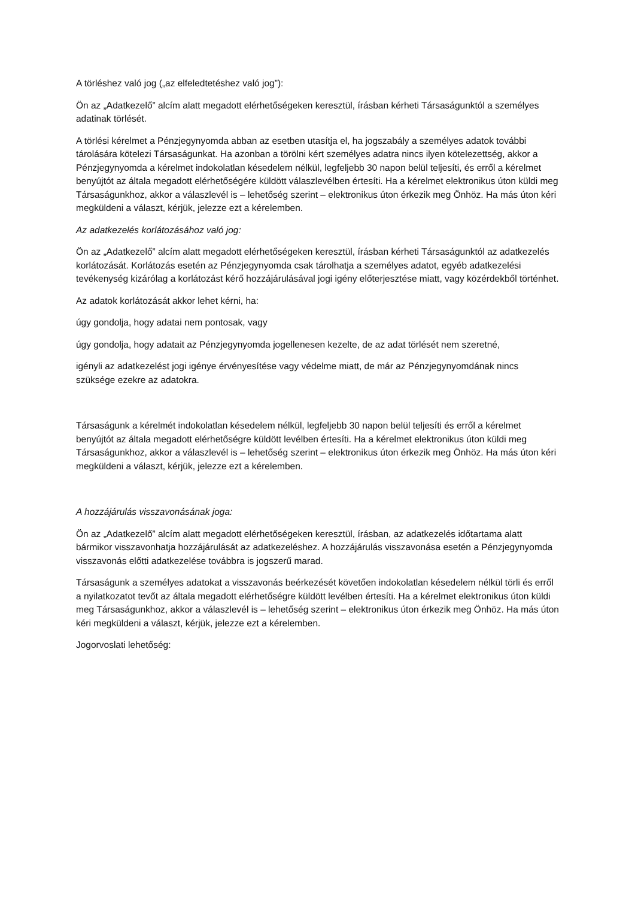A törléshez való jog („az elfeledtetéshez való jog”):
Ön az „Adatkezelő” alcím alatt megadott elérhetőségeken keresztül, írásban kérheti Társaságunktól a személyes adatinak törlését.
A törlési kérelmet a Pénzjegynyomda abban az esetben utasítja el, ha jogszabály a személyes adatok további tárolására kötelezi Társaságunkat. Ha azonban a törölni kért személyes adatra nincs ilyen kötelezettség, akkor a Pénzjegynyomda a kérelmet indokolatlan késedelem nélkül, legfeljebb 30 napon belül teljesíti, és erről a kérelmet benyújtót az általa megadott elérhetőségére küldött válaszlevélben értesíti. Ha a kérelmet elektronikus úton küldi meg Társaságunkhoz, akkor a válaszlevél is – lehetőség szerint – elektronikus úton érkezik meg Önhöz. Ha más úton kéri megküldeni a választ, kérjük, jelezze ezt a kérelemben.
Az adatkezelés korlátozásához való jog:
Ön az „Adatkezelő” alcím alatt megadott elérhetőségeken keresztül, írásban kérheti Társaságunktól az adatkezelés korlátozását. Korlátozás esetén az Pénzjegynyomda csak tárolhatja a személyes adatot, egyéb adatkezelési tevékenység kizárólag a korlátozást kérő hozzájárulásával jogi igény előterjesztése miatt, vagy közérdekből történhet.
Az adatok korlátozását akkor lehet kérni, ha:
úgy gondolja, hogy adatai nem pontosak, vagy
úgy gondolja, hogy adatait az Pénzjegynyomda jogellenesen kezelte, de az adat törlését nem szeretné,
igényli az adatkezelést jogi igénye érvényesítése vagy védelme miatt, de már az Pénzjegynyomdának nincs szüksége ezekre az adatokra.
Társaságunk a kérelmét indokolatlan késedelem nélkül, legfeljebb 30 napon belül teljesíti és erről a kérelmet benyújtót az általa megadott elérhetőségre küldött levélben értesíti. Ha a kérelmet elektronikus úton küldi meg Társaságunkhoz, akkor a válaszlevél is – lehetőség szerint – elektronikus úton érkezik meg Önhöz. Ha más úton kéri megküldeni a választ, kérjük, jelezze ezt a kérelemben.
A hozzájárulás visszavonásának joga:
Ön az „Adatkezelő” alcím alatt megadott elérhetőségeken keresztül, írásban, az adatkezelés időtartama alatt bármikor visszavonhatja hozzájárulását az adatkezeléshez. A hozzájárulás visszavonása esetén a Pénzjegynyomda visszavonás előtti adatkezelése továbbra is jogszerű marad.
Társaságunk a személyes adatokat a visszavonás beérkezését követően indokolatlan késedelem nélkül törli és erről a nyilatkozatot tevőt az általa megadott elérhetőségre küldött levélben értesíti. Ha a kérelmet elektronikus úton küldi meg Társaságunkhoz, akkor a válaszlevél is – lehetőség szerint – elektronikus úton érkezik meg Önhöz. Ha más úton kéri megküldeni a választ, kérjük, jelezze ezt a kérelemben.
Jogorvoslati lehetőség: